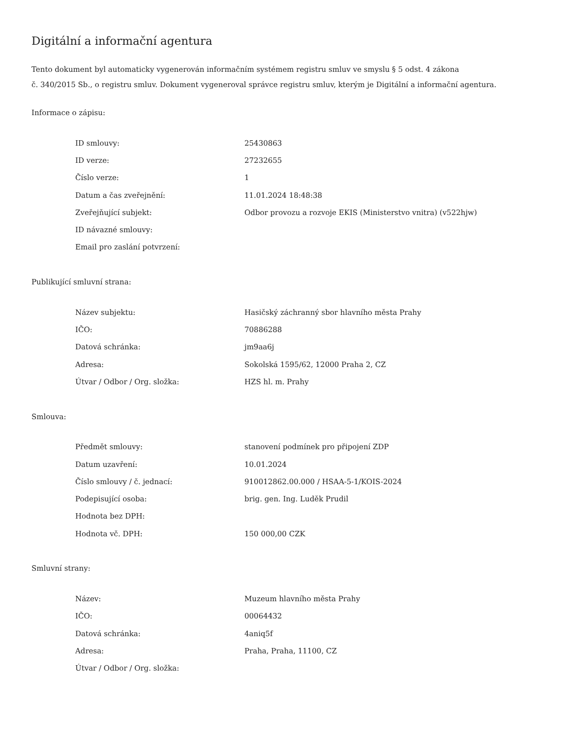Digitální a informační agentura
Tento dokument byl automaticky vygenerován informačním systémem registru smluv ve smyslu § 5 odst. 4 zákona
č. 340/2015 Sb., o registru smluv. Dokument vygeneroval správce registru smluv, kterým je Digitální a informační agentura.
Informace o zápisu:
| ID smlouvy: | 25430863 |
| ID verze: | 27232655 |
| Číslo verze: | 1 |
| Datum a čas zveřejnění: | 11.01.2024 18:48:38 |
| Zveřejňující subjekt: | Odbor provozu a rozvoje EKIS (Ministerstvo vnitra) (v522hjw) |
| ID návazné smlouvy: | |
| Email pro zaslání potvrzení: | |
Publikující smluvní strana:
| Název subjektu: | Hasičský záchranný sbor hlavního města Prahy |
| IČO: | 70886288 |
| Datová schránka: | jm9aa6j |
| Adresa: | Sokolská 1595/62, 12000 Praha 2, CZ |
| Útvar / Odbor / Org. složka: | HZS hl. m. Prahy |
Smlouva:
| Předmět smlouvy: | stanovení podmínek pro připojení ZDP |
| Datum uzavření: | 10.01.2024 |
| Číslo smlouvy / č. jednací: | 910012862.00.000 / HSAA-5-1/KOIS-2024 |
| Podepisující osoba: | brig. gen. Ing. Luděk Prudil |
| Hodnota bez DPH: | |
| Hodnota vč. DPH: | 150 000,00 CZK |
Smluvní strany:
| Název: | Muzeum hlavního města Prahy |
| IČO: | 00064432 |
| Datová schránka: | 4aniq5f |
| Adresa: | Praha, Praha, 11100, CZ |
| Útvar / Odbor / Org. složka: | |